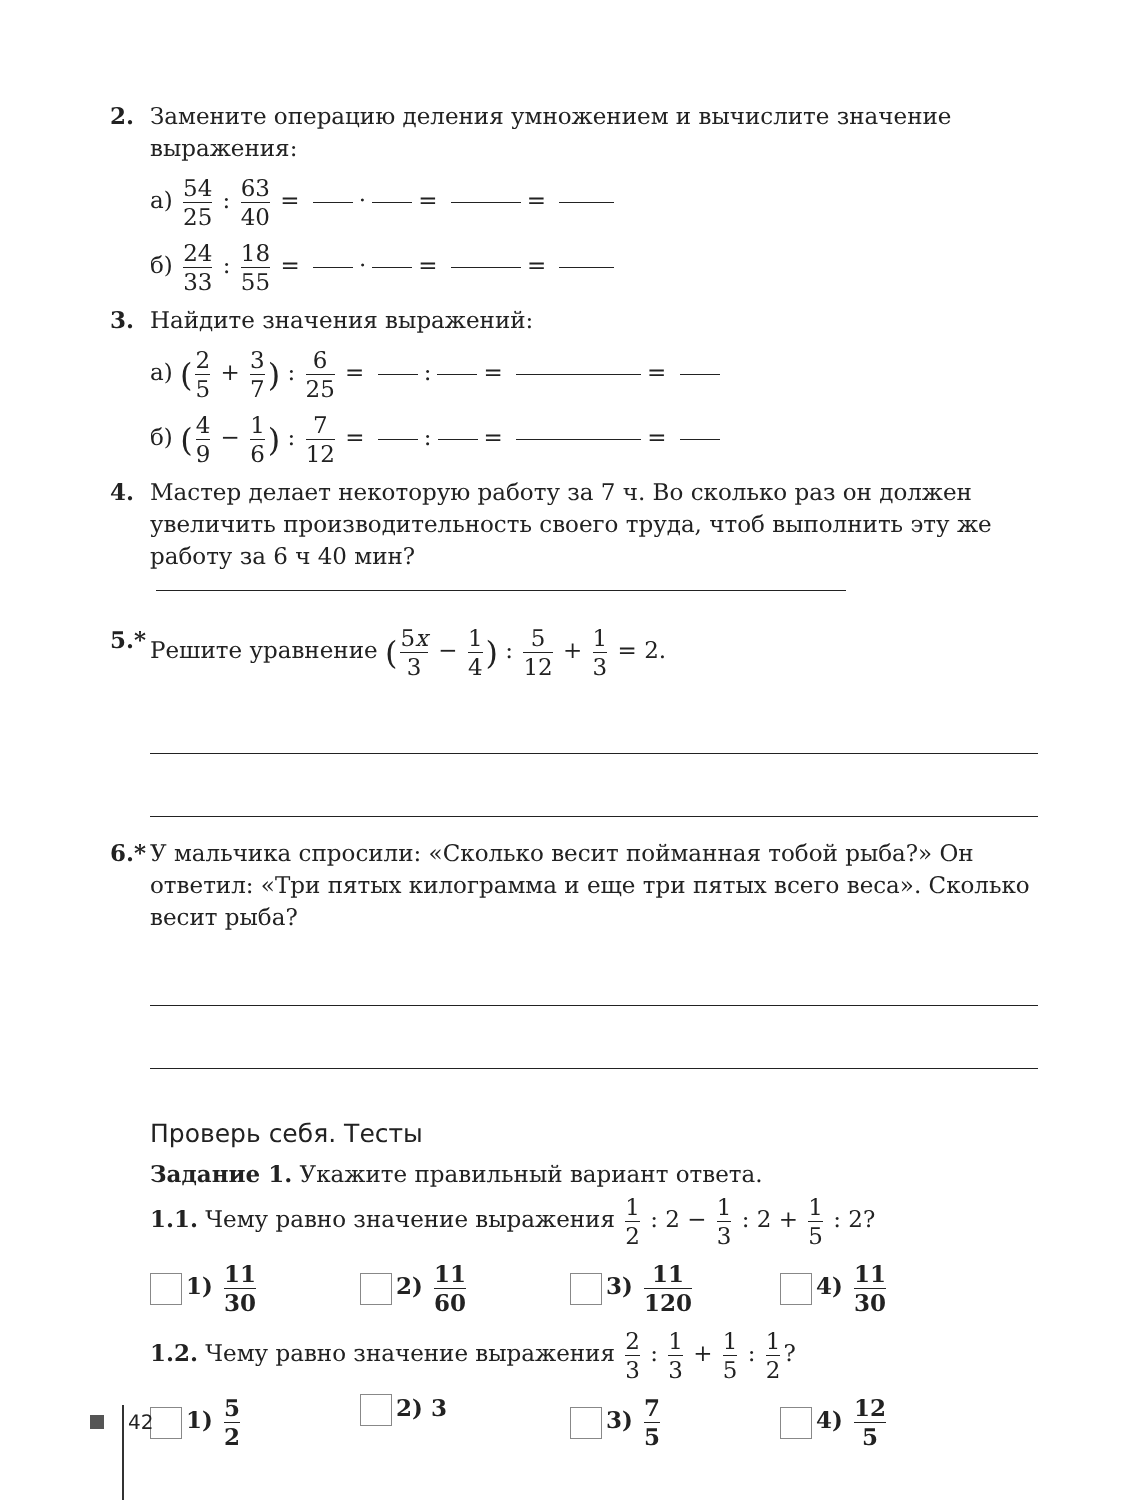2. Замените операцию деления умножением и вычислите значение выражения:
а) 54 25 : 63 40 = · = =
б) 24 33 : 18 55 = · = =
3. Найдите значения выражений:
а) (2 5 + 3 7) : 6 25 = : = =
б) (4 9 − 1 6) : 7 12 = : = =
4. Мастер делает некоторую работу за 7 ч. Во сколько раз он должен увеличить производительность своего труда, чтоб выполнить эту же работу за 6 ч 40 мин?
5.*
Решите уравнение (5x 3 − 1 4) : 5 12 + 1 3 = 2.
6.*
У мальчика спросили: «Сколько весит пойманная тобой рыба?» Он ответил: «Три пятых килограмма и еще три пятых всего веса». Сколько весит рыба?
Проверь себя. Тесты
Задание 1. Укажите правильный вариант ответа.
1.1. Чему равно значение выражения 1 2 : 2 − 1 3 : 2 + 1 5 : 2?
1) 11 30
2) 11 60
3) 11 120
4) 11 30
1.2. Чему равно значение выражения 2 3 : 1 3 + 1 5 : 1 2?
1) 5 2
2) 3 3) 7 5
4) 12 5
42